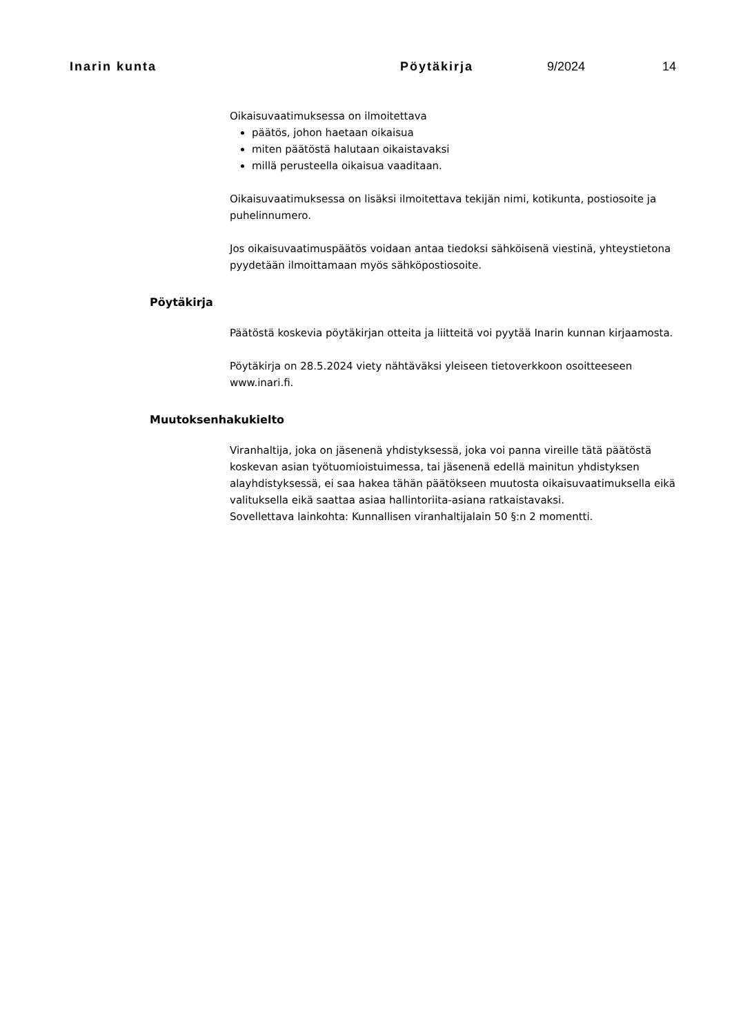Inarin kunta Pöytäkirja 9/2024 14
Oikaisuvaatimuksessa on ilmoitettava
päätös, johon haetaan oikaisua
miten päätöstä halutaan oikaistavaksi
millä perusteella oikaisua vaaditaan.
Oikaisuvaatimuksessa on lisäksi ilmoitettava tekijän nimi, kotikunta, postiosoite ja puhelinnumero.
Jos oikaisuvaatimuspäätös voidaan antaa tiedoksi sähköisenä viestinä, yhteystietona pyydetään ilmoittamaan myös sähköpostiosoite.
Pöytäkirja
Päätöstä koskevia pöytäkirjan otteita ja liitteitä voi pyytää Inarin kunnan kirjaamosta.
Pöytäkirja on 28.5.2024 viety nähtäväksi yleiseen tietoverkkoon osoitteeseen www.inari.fi.
Muutoksenhakukielto
Viranhaltija, joka on jäsenenä yhdistyksessä, joka voi panna vireille tätä päätöstä koskevan asian työtuomioistuimessa, tai jäsenenä edellä mainitun yhdistyksen alayhdistyksessä, ei saa hakea tähän päätökseen muutosta oikaisuvaatimuksella eikä valituksella eikä saattaa asiaa hallintoriita-asiana ratkaistavaksi.
Sovellettava lainkohta: Kunnallisen viranhaltijalain 50 §:n 2 momentti.